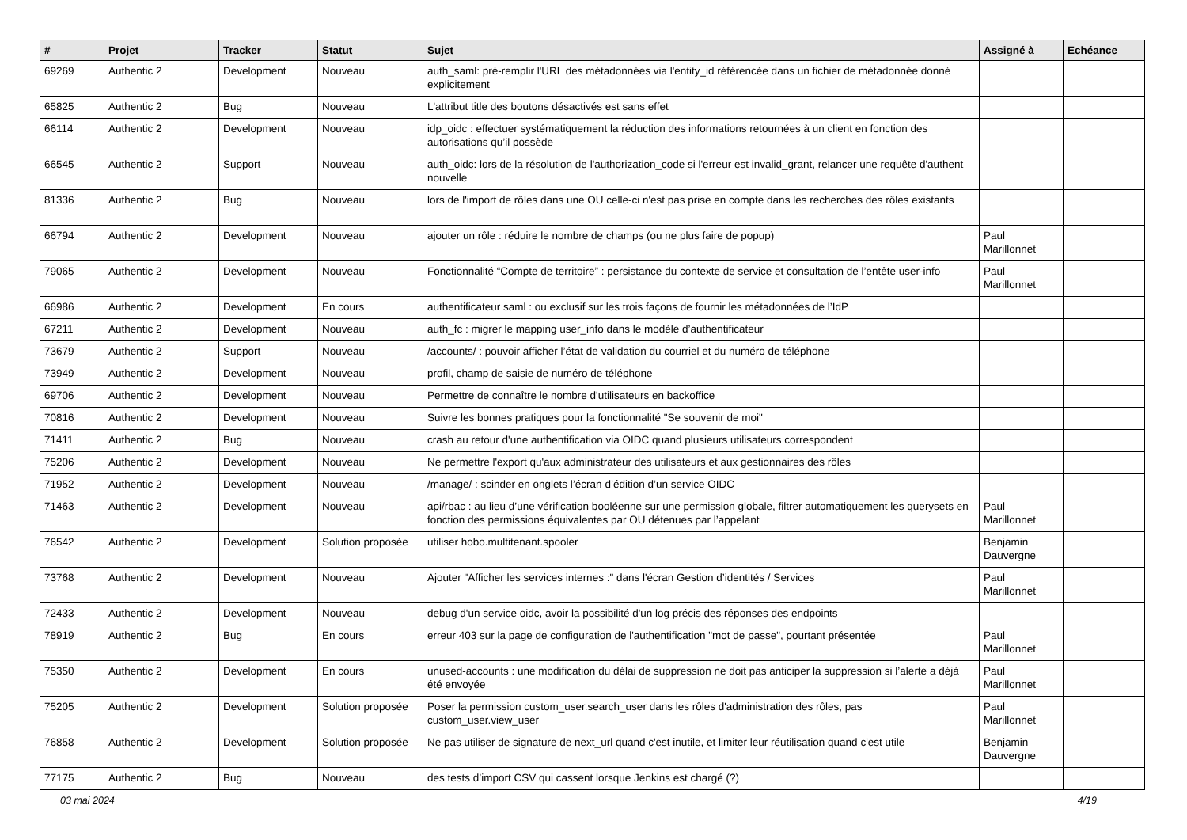| # | Projet | Tracker | Statut | Sujet | Assigné à | Echéance |
| --- | --- | --- | --- | --- | --- | --- |
| 69269 | Authentic 2 | Development | Nouveau | auth_saml: pré-remplir l'URL des métadonnées via l'entity_id référencée dans un fichier de métadonnée donné explicitement | | |
| 65825 | Authentic 2 | Bug | Nouveau | L'attribut title des boutons désactivés est sans effet | | |
| 66114 | Authentic 2 | Development | Nouveau | idp_oidc : effectuer systématiquement la réduction des informations retournées à un client en fonction des autorisations qu’il possède | | |
| 66545 | Authentic 2 | Support | Nouveau | auth_oidc: lors de la résolution de l'authorization_code si l'erreur est invalid_grant, relancer une requête d'authent nouvelle | | |
| 81336 | Authentic 2 | Bug | Nouveau | lors de l'import de rôles dans une OU celle-ci n'est pas prise en compte dans les recherches des rôles existants | | |
| 66794 | Authentic 2 | Development | Nouveau | ajouter un rôle : réduire le nombre de champs (ou ne plus faire de popup) | Paul Marillonnet | |
| 79065 | Authentic 2 | Development | Nouveau | Fonctionnalité “Compte de territoire” : persistance du contexte de service et consultation de l’entête user-info | Paul Marillonnet | |
| 66986 | Authentic 2 | Development | En cours | authentificateur saml : ou exclusif sur les trois façons de fournir les métadonnées de l’IdP | | |
| 67211 | Authentic 2 | Development | Nouveau | auth_fc : migrer le mapping user_info dans le modèle d’authentificateur | | |
| 73679 | Authentic 2 | Support | Nouveau | /accounts/ : pouvoir afficher l’état de validation du courriel et du numéro de téléphone | | |
| 73949 | Authentic 2 | Development | Nouveau | profil, champ de saisie de numéro de téléphone | | |
| 69706 | Authentic 2 | Development | Nouveau | Permettre de connaître le nombre d'utilisateurs en backoffice | | |
| 70816 | Authentic 2 | Development | Nouveau | Suivre les bonnes pratiques pour la fonctionnalité "Se souvenir de moi" | | |
| 71411 | Authentic 2 | Bug | Nouveau | crash au retour d'une authentification via OIDC quand plusieurs utilisateurs correspondent | | |
| 75206 | Authentic 2 | Development | Nouveau | Ne permettre l'export qu'aux administrateur des utilisateurs et aux gestionnaires des rôles | | |
| 71952 | Authentic 2 | Development | Nouveau | /manage/ : scinder en onglets l’écran d’édition d’un service OIDC | | |
| 71463 | Authentic 2 | Development | Nouveau | api/rbac : au lieu d’une vérification booléenne sur une permission globale, filtrer automatiquement les querysets en fonction des permissions équivalentes par OU détenues par l’appelant | Paul Marillonnet | |
| 76542 | Authentic 2 | Development | Solution proposée | utiliser hobo.multitenant.spooler | Benjamin Dauvergne | |
| 73768 | Authentic 2 | Development | Nouveau | Ajouter "Afficher les services internes :" dans l'écran Gestion d’identités / Services | Paul Marillonnet | |
| 72433 | Authentic 2 | Development | Nouveau | debug d'un service oidc, avoir la possibilité d'un log précis des réponses des endpoints | | |
| 78919 | Authentic 2 | Bug | En cours | erreur 403 sur la page de configuration de l'authentification "mot de passe", pourtant présentée | Paul Marillonnet | |
| 75350 | Authentic 2 | Development | En cours | unused-accounts : une modification du délai de suppression ne doit pas anticiper la suppression si l’alerte a déjà été envoyée | Paul Marillonnet | |
| 75205 | Authentic 2 | Development | Solution proposée | Poser la permission custom_user.search_user dans les rôles d'administration des rôles, pas custom_user.view_user | Paul Marillonnet | |
| 76858 | Authentic 2 | Development | Solution proposée | Ne pas utiliser de signature de next_url quand c'est inutile, et limiter leur réutilisation quand c'est utile | Benjamin Dauvergne | |
| 77175 | Authentic 2 | Bug | Nouveau | des tests d’import CSV qui cassent lorsque Jenkins est chargé (?) | | |
03 mai 2024 4/19